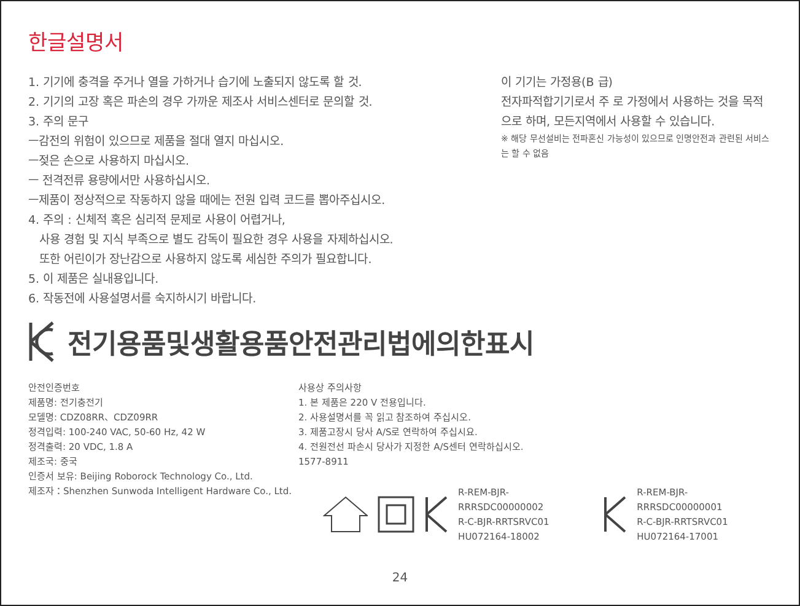한글설명서
1. 기기에 충격을 주거나 열을 가하거나 습기에 노출되지 않도록 할 것.
2. 기기의 고장 혹은 파손의 경우 가까운 제조사 서비스센터로 문의할 것.
3. 주의 문구
ㅡ감전의 위험이 있으므로 제품을 절대 열지 마십시오.
ㅡ젖은 손으로 사용하지 마십시오.
ㅡ 전격전류 용량에서만 사용하십시오.
ㅡ제품이 정상적으로 작동하지 않을 때에는 전원 입력 코드를 뽑아주십시오.
4. 주의 : 신체적 혹은 심리적 문제로 사용이 어렵거나,
사용 경험 및 지식 부족으로 별도 감독이 필요한 경우 사용을 자제하십시오.
또한 어린이가 장난감으로 사용하지 않도록 세심한 주의가 필요합니다.
5. 이 제품은 실내용입니다.
6. 작동전에 사용설명서를 숙지하시기 바랍니다.
이 기기는 가정용(B 급)
전자파적합기기로서 주 로 가정에서 사용하는 것을 목적으로 하며, 모든지역에서 사용할 수 있습니다.
※ 해당 무선설비는 전파혼신 가능성이 있으므로 인명안전과 관련된 서비스는 할 수 없음
전기용품및생활용품안전관리법에의한표시
안전인증번호
제품명: 전기충전기
모델명: CDZ08RR、CDZ09RR
정격입력: 100-240 VAC, 50-60 Hz, 42 W
정격출력: 20 VDC, 1.8 A
제조국: 중국
인증서 보유: Beijing Roborock Technology Co., Ltd.
제조자：Shenzhen Sunwoda Intelligent Hardware Co., Ltd.
사용상 주의사항
1. 본 제품은 220 V 전용입니다.
2. 사용설명서를 꼭 읽고 참조하여 주십시오.
3. 제품고장시 당사 A/S로 연락하여 주십시요.
4. 전원전선 파손시 당사가 지정한 A/S센터 연락하십시오.
1577-8911
R-REM-BJR-RRRSDC00000002
R-C-BJR-RRTSRVC01
HU072164-18002
R-REM-BJR-RRRSDC00000001
R-C-BJR-RRTSRVC01
HU072164-17001
24